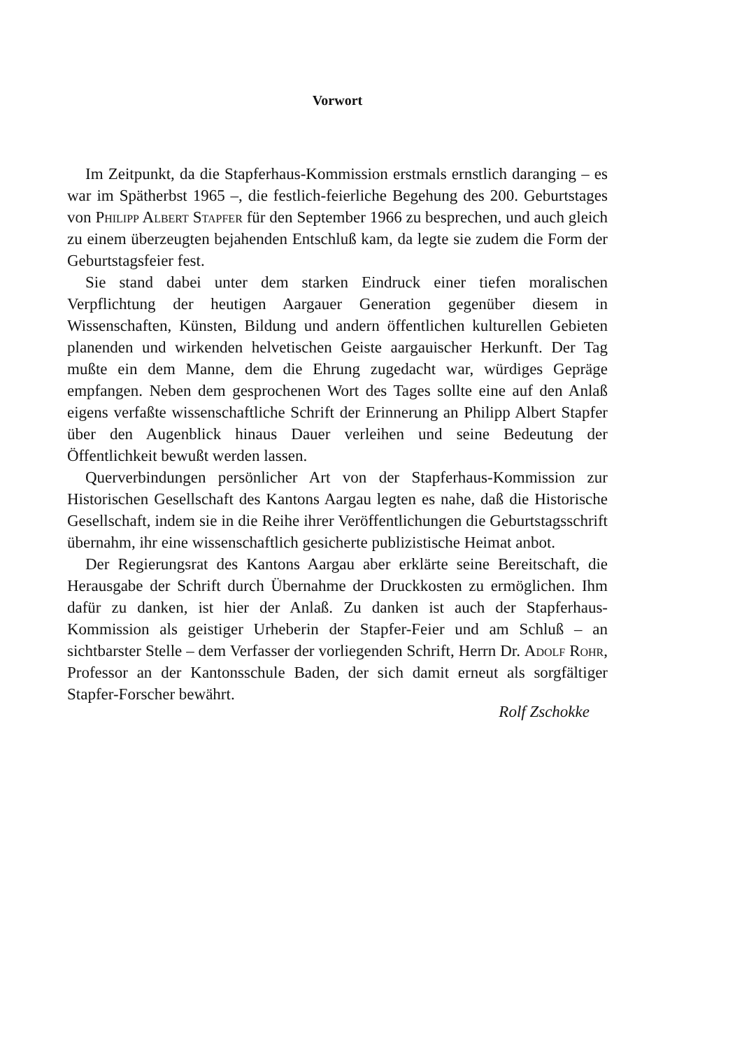Vorwort
Im Zeitpunkt, da die Stapferhaus-Kommission erstmals ernstlich daranging – es war im Spätherbst 1965 –, die festlich-feierliche Begehung des 200. Geburtstages von Philipp Albert Stapfer für den September 1966 zu besprechen, und auch gleich zu einem überzeugten bejahenden Entschluß kam, da legte sie zudem die Form der Geburtstagsfeier fest.
Sie stand dabei unter dem starken Eindruck einer tiefen moralischen Verpflichtung der heutigen Aargauer Generation gegenüber diesem in Wissenschaften, Künsten, Bildung und andern öffentlichen kulturellen Gebieten planenden und wirkenden helvetischen Geiste aargauischer Herkunft. Der Tag mußte ein dem Manne, dem die Ehrung zugedacht war, würdiges Gepräge empfangen. Neben dem gesprochenen Wort des Tages sollte eine auf den Anlaß eigens verfaßte wissenschaftliche Schrift der Erinnerung an Philipp Albert Stapfer über den Augenblick hinaus Dauer verleihen und seine Bedeutung der Öffentlichkeit bewußt werden lassen.
Querverbindungen persönlicher Art von der Stapferhaus-Kommission zur Historischen Gesellschaft des Kantons Aargau legten es nahe, daß die Historische Gesellschaft, indem sie in die Reihe ihrer Veröffentlichungen die Geburtstagsschrift übernahm, ihr eine wissenschaftlich gesicherte publizistische Heimat anbot.
Der Regierungsrat des Kantons Aargau aber erklärte seine Bereitschaft, die Herausgabe der Schrift durch Übernahme der Druckkosten zu ermöglichen. Ihm dafür zu danken, ist hier der Anlaß. Zu danken ist auch der Stapferhaus-Kommission als geistiger Urheberin der Stapfer-Feier und am Schluß – an sichtbarster Stelle – dem Verfasser der vorliegenden Schrift, Herrn Dr. Adolf Rohr, Professor an der Kantonsschule Baden, der sich damit erneut als sorgfältiger Stapfer-Forscher bewährt.
Rolf Zschokke